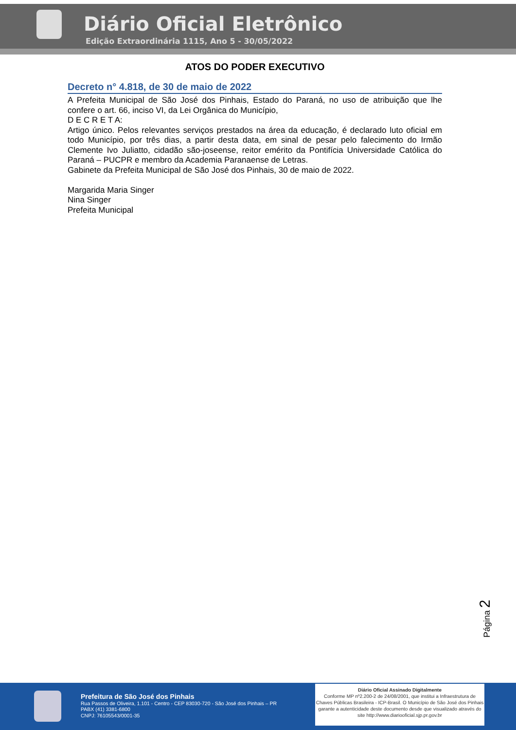Diário Oficial Eletrônico
Edição Extraordinária 1115, Ano 5 - 30/05/2022
ATOS DO PODER EXECUTIVO
Decreto n° 4.818, de 30 de maio de 2022
A Prefeita Municipal de São José dos Pinhais, Estado do Paraná, no uso de atribuição que lhe confere o art. 66, inciso VI, da Lei Orgânica do Município,
D E C R E T A:
Artigo único. Pelos relevantes serviços prestados na área da educação, é declarado luto oficial em todo Município, por três dias, a partir desta data, em sinal de pesar pelo falecimento do Irmão Clemente Ivo Juliatto, cidadão são-joseense, reitor emérito da Pontifícia Universidade Católica do Paraná – PUCPR e membro da Academia Paranaense de Letras.
Gabinete da Prefeita Municipal de São José dos Pinhais, 30 de maio de 2022.
Margarida Maria Singer
Nina Singer
Prefeita Municipal
Página 2
Prefeitura de São José dos Pinhais
Rua Passos de Oliveira, 1.101 - Centro - CEP 83030-720 - São José dos Pinhais – PR
PABX (41) 3381-6800
CNPJ: 76105543/0001-35
Diário Oficial Assinado Digitalmente
Conforme MP nº2.200-2 de 24/08/2001, que institui a Infraestrutura de Chaves Públicas Brasileira - ICP-Brasil. O Município de São José dos Pinhais garante a autenticidade deste documento desde que visualizado através do site http://www.diariooficial.sjp.pr.gov.br